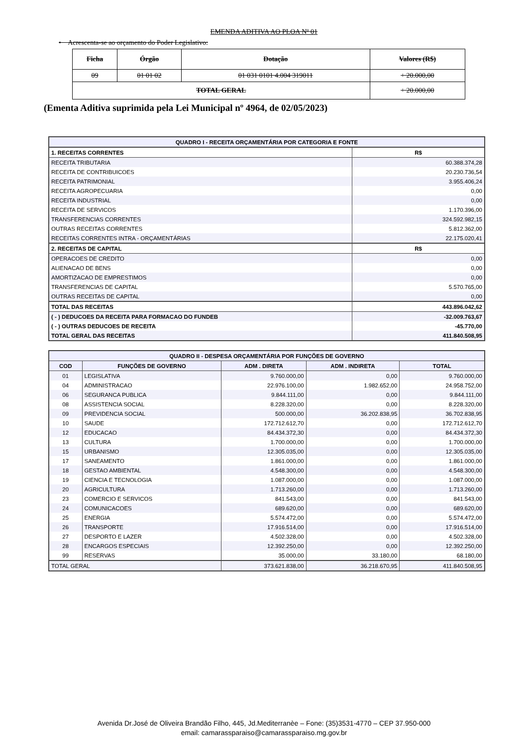EMENDA ADITIVA AO PLOA Nº 01
• Acrescenta-se ao orçamento do Poder Legislativo:
| Ficha | Órgão | Dotação | Valores (R$) |
| --- | --- | --- | --- |
| 09 | 01 01 02 | 01 031 0101 4.004 319011 | + 20.000,00 |
| TOTAL GERAL | | | + 20.000,00 |
(Ementa Aditiva suprimida pela Lei Municipal nº 4964, de 02/05/2023)
| QUADRO I - RECEITA ORÇAMENTÁRIA POR CATEGORIA E FONTE | |
| --- | --- |
| 1. RECEITAS CORRENTES | R$ |
| RECEITA TRIBUTARIA | 60.388.374,28 |
| RECEITA DE CONTRIBUICOES | 20.230.736,54 |
| RECEITA PATRIMONIAL | 3.955.406,24 |
| RECEITA AGROPECUARIA | 0,00 |
| RECEITA INDUSTRIAL | 0,00 |
| RECEITA DE SERVICOS | 1.170.396,00 |
| TRANSFERENCIAS CORRENTES | 324.592.982,15 |
| OUTRAS RECEITAS CORRENTES | 5.812.362,00 |
| RECEITAS CORRENTES INTRA - ORÇAMENTÁRIAS | 22.175.020,41 |
| 2. RECEITAS DE CAPITAL | R$ |
| OPERACOES DE CREDITO | 0,00 |
| ALIENACAO DE BENS | 0,00 |
| AMORTIZACAO DE EMPRESTIMOS | 0,00 |
| TRANSFERENCIAS DE CAPITAL | 5.570.765,00 |
| OUTRAS RECEITAS DE CAPITAL | 0,00 |
| TOTAL DAS RECEITAS | 443.896.042,62 |
| ( - ) DEDUCOES DA RECEITA PARA FORMACAO DO FUNDEB | -32.009.763,67 |
| ( - ) OUTRAS DEDUCOES DE RECEITA | -45.770,00 |
| TOTAL GERAL DAS RECEITAS | 411.840.508,95 |
| QUADRO II - DESPESA ORÇAMENTÁRIA POR FUNÇÕES DE GOVERNO | | | | |
| --- | --- | --- | --- | --- |
| COD | FUNÇÕES DE GOVERNO | ADM . DIRETA | ADM . INDIRETA | TOTAL |
| 01 | LEGISLATIVA | 9.760.000,00 | 0,00 | 9.760.000,00 |
| 04 | ADMINISTRACAO | 22.976.100,00 | 1.982.652,00 | 24.958.752,00 |
| 06 | SEGURANCA PUBLICA | 9.844.111,00 | 0,00 | 9.844.111,00 |
| 08 | ASSISTENCIA SOCIAL | 8.228.320,00 | 0,00 | 8.228.320,00 |
| 09 | PREVIDENCIA SOCIAL | 500.000,00 | 36.202.838,95 | 36.702.838,95 |
| 10 | SAUDE | 172.712.612,70 | 0,00 | 172.712.612,70 |
| 12 | EDUCACAO | 84.434.372,30 | 0,00 | 84.434.372,30 |
| 13 | CULTURA | 1.700.000,00 | 0,00 | 1.700.000,00 |
| 15 | URBANISMO | 12.305.035,00 | 0,00 | 12.305.035,00 |
| 17 | SANEAMENTO | 1.861.000,00 | 0,00 | 1.861.000,00 |
| 18 | GESTAO AMBIENTAL | 4.548.300,00 | 0,00 | 4.548.300,00 |
| 19 | CIENCIA E TECNOLOGIA | 1.087.000,00 | 0,00 | 1.087.000,00 |
| 20 | AGRICULTURA | 1.713.260,00 | 0,00 | 1.713.260,00 |
| 23 | COMERCIO E SERVICOS | 841.543,00 | 0,00 | 841.543,00 |
| 24 | COMUNICACOES | 689.620,00 | 0,00 | 689.620,00 |
| 25 | ENERGIA | 5.574.472,00 | 0,00 | 5.574.472,00 |
| 26 | TRANSPORTE | 17.916.514,00 | 0,00 | 17.916.514,00 |
| 27 | DESPORTO E LAZER | 4.502.328,00 | 0,00 | 4.502.328,00 |
| 28 | ENCARGOS ESPECIAIS | 12.392.250,00 | 0,00 | 12.392.250,00 |
| 99 | RESERVAS | 35.000,00 | 33.180,00 | 68.180,00 |
| TOTAL GERAL | | 373.621.838,00 | 36.218.670,95 | 411.840.508,95 |
Avenida Dr.José de Oliveira Brandão Filho, 445, Jd.Mediterranèe – Fone: (35)3531-4770 – CEP 37.950-000
email: camarassparaiso@camarassparaiso.mg.gov.br